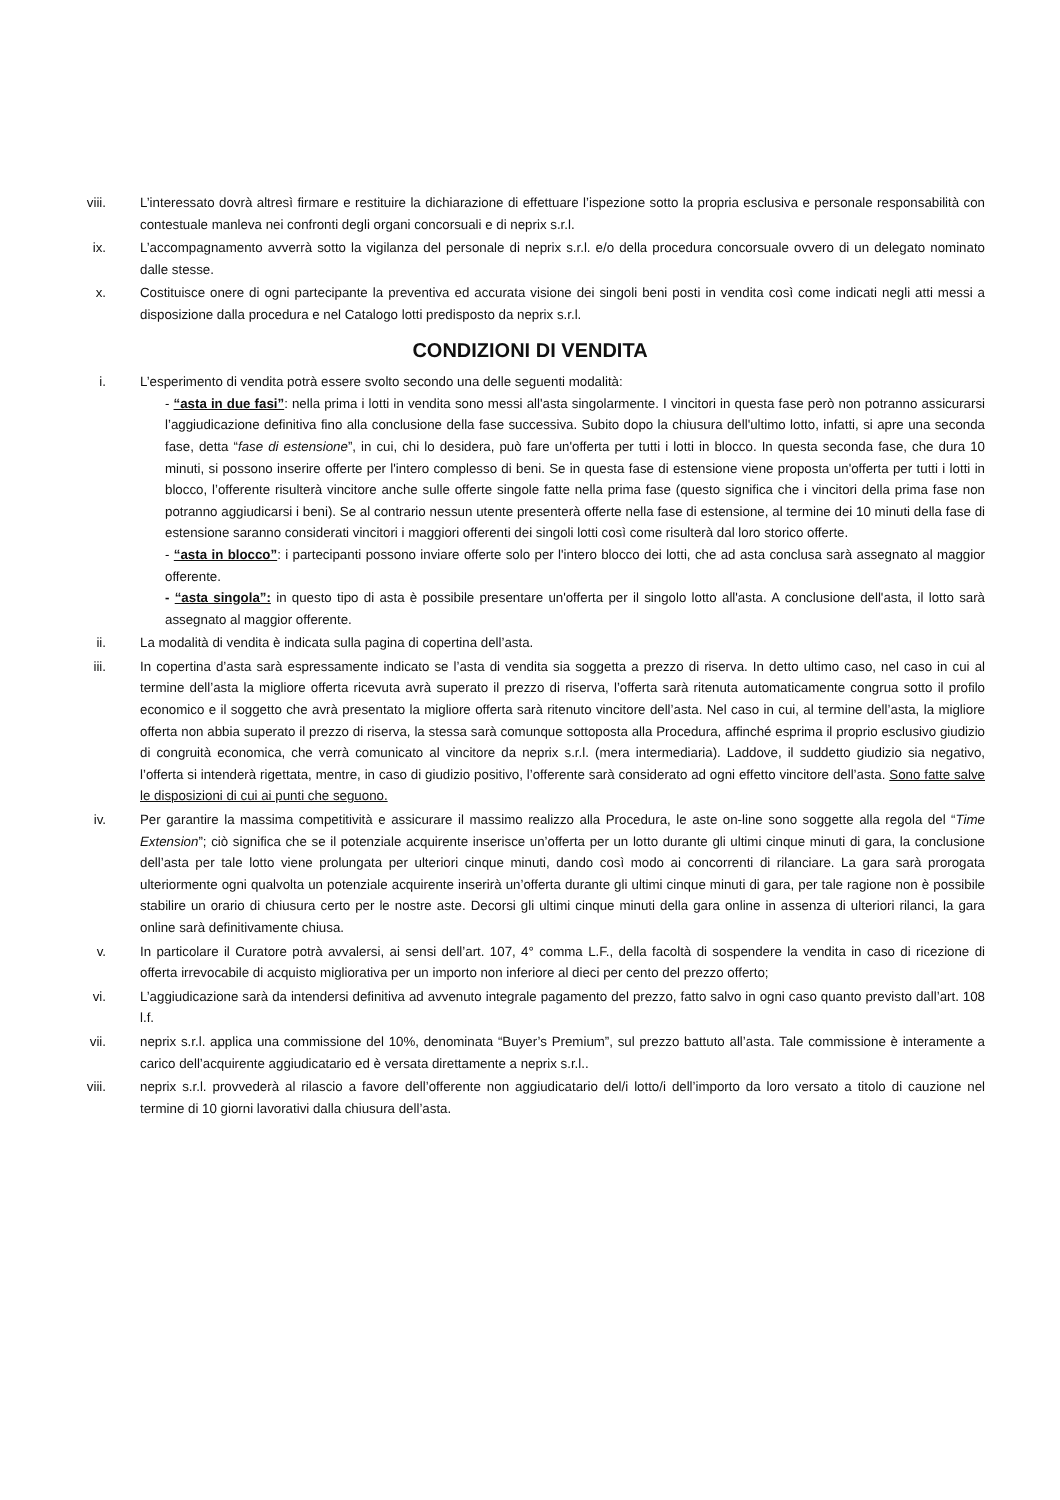viii. L’interessato dovrà altresì firmare e restituire la dichiarazione di effettuare l’ispezione sotto la propria esclusiva e personale responsabilità con contestuale manleva nei confronti degli organi concorsuali e di neprix s.r.l.
ix. L’accompagnamento avverrà sotto la vigilanza del personale di neprix s.r.l. e/o della procedura concorsuale ovvero di un delegato nominato dalle stesse.
x. Costituisce onere di ogni partecipante la preventiva ed accurata visione dei singoli beni posti in vendita così come indicati negli atti messi a disposizione dalla procedura e nel Catalogo lotti predisposto da neprix s.r.l.
CONDIZIONI DI VENDITA
i. L’esperimento di vendita potrà essere svolto secondo una delle seguenti modalità:
- “asta in due fasi”: nella prima i lotti in vendita sono messi all'asta singolarmente. I vincitori in questa fase però non potranno assicurarsi l’aggiudicazione definitiva fino alla conclusione della fase successiva. Subito dopo la chiusura dell'ultimo lotto, infatti, si apre una seconda fase, detta “fase di estensione”, in cui, chi lo desidera, può fare un'offerta per tutti i lotti in blocco. In questa seconda fase, che dura 10 minuti, si possono inserire offerte per l'intero complesso di beni. Se in questa fase di estensione viene proposta un'offerta per tutti i lotti in blocco, l’offerente risulterà vincitore anche sulle offerte singole fatte nella prima fase (questo significa che i vincitori della prima fase non potranno aggiudicarsi i beni). Se al contrario nessun utente presenterà offerte nella fase di estensione, al termine dei 10 minuti della fase di estensione saranno considerati vincitori i maggiori offerenti dei singoli lotti così come risulterà dal loro storico offerte.
- “asta in blocco”: i partecipanti possono inviare offerte solo per l'intero blocco dei lotti, che ad asta conclusa sarà assegnato al maggior offerente.
- “asta singola”: in questo tipo di asta è possibile presentare un'offerta per il singolo lotto all'asta. A conclusione dell'asta, il lotto sarà assegnato al maggior offerente.
ii. La modalità di vendita è indicata sulla pagina di copertina dell’asta.
iii. In copertina d’asta sarà espressamente indicato se l’asta di vendita sia soggetta a prezzo di riserva. In detto ultimo caso, nel caso in cui al termine dell’asta la migliore offerta ricevuta avrà superato il prezzo di riserva, l’offerta sarà ritenuta automaticamente congrua sotto il profilo economico e il soggetto che avrà presentato la migliore offerta sarà ritenuto vincitore dell’asta. Nel caso in cui, al termine dell’asta, la migliore offerta non abbia superato il prezzo di riserva, la stessa sarà comunque sottoposta alla Procedura, affinché esprima il proprio esclusivo giudizio di congruità economica, che verrà comunicato al vincitore da neprix s.r.l. (mera intermediaria). Laddove, il suddetto giudizio sia negativo, l’offerta si intenderà rigettata, mentre, in caso di giudizio positivo, l’offerente sarà considerato ad ogni effetto vincitore dell’asta. Sono fatte salve le disposizioni di cui ai punti che seguono.
iv. Per garantire la massima competitività e assicurare il massimo realizzo alla Procedura, le aste on-line sono soggette alla regola del “Time Extension”; ciò significa che se il potenziale acquirente inserisce un’offerta per un lotto durante gli ultimi cinque minuti di gara, la conclusione dell’asta per tale lotto viene prolungata per ulteriori cinque minuti, dando così modo ai concorrenti di rilanciare. La gara sarà prorogata ulteriormente ogni qualvolta un potenziale acquirente inserirà un’offerta durante gli ultimi cinque minuti di gara, per tale ragione non è possibile stabilire un orario di chiusura certo per le nostre aste. Decorsi gli ultimi cinque minuti della gara online in assenza di ulteriori rilanci, la gara online sarà definitivamente chiusa.
v. In particolare il Curatore potrà avvalersi, ai sensi dell’art. 107, 4° comma L.F., della facoltà di sospendere la vendita in caso di ricezione di offerta irrevocabile di acquisto migliorativa per un importo non inferiore al dieci per cento del prezzo offerto;
vi. L’aggiudicazione sarà da intendersi definitiva ad avvenuto integrale pagamento del prezzo, fatto salvo in ogni caso quanto previsto dall’art. 108 l.f.
vii. neprix s.r.l. applica una commissione del 10%, denominata “Buyer’s Premium”, sul prezzo battuto all’asta. Tale commissione è interamente a carico dell’acquirente aggiudicatario ed è versata direttamente a neprix s.r.l..
viii. neprix s.r.l. provvederà al rilascio a favore dell’offerente non aggiudicatario del/i lotto/i dell’importo da loro versato a titolo di cauzione nel termine di 10 giorni lavorativi dalla chiusura dell’asta.